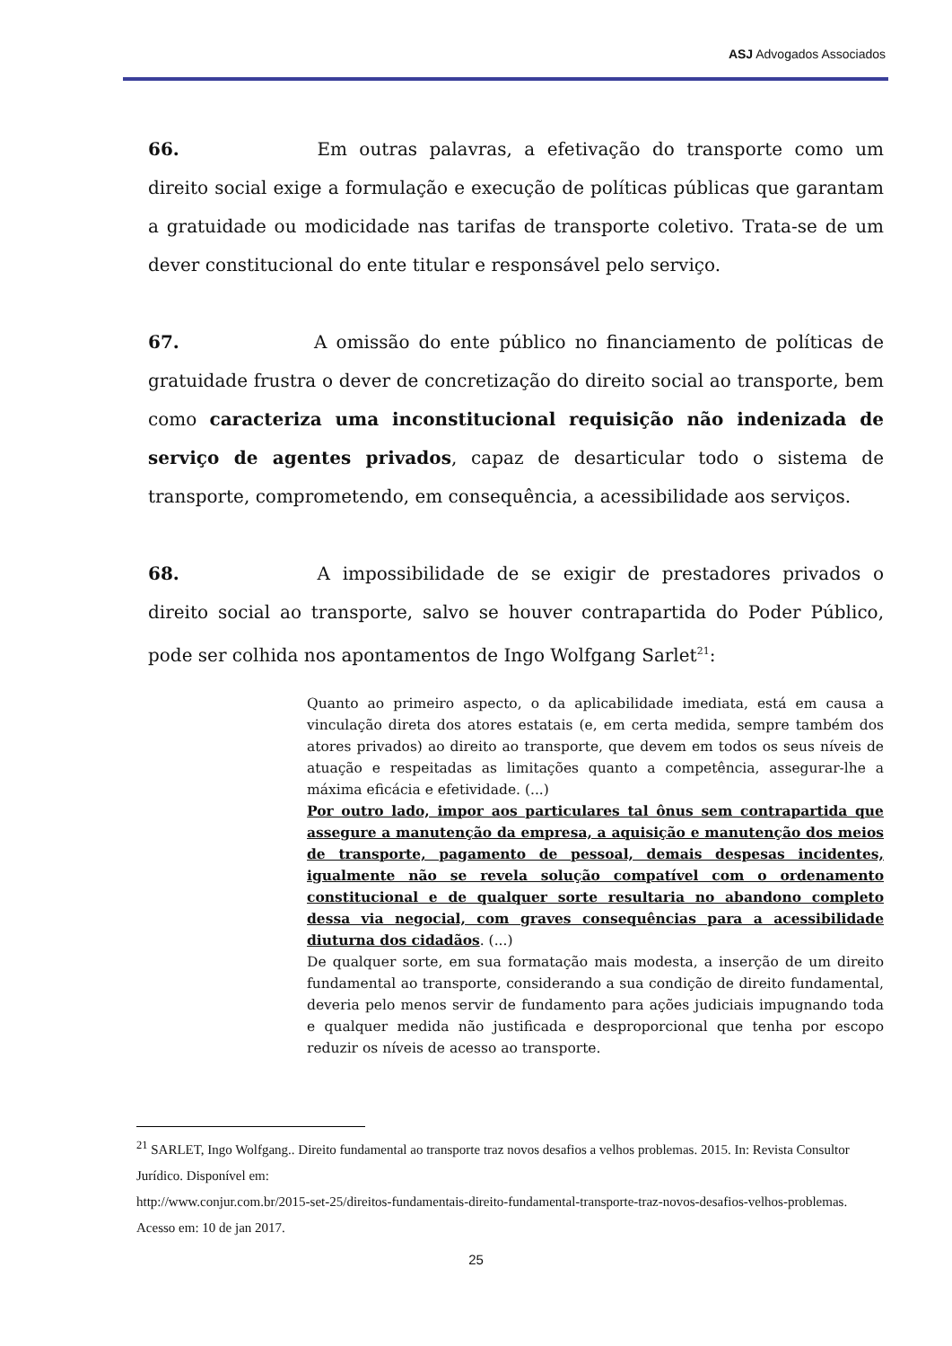ASJ Advogados Associados
66. Em outras palavras, a efetivação do transporte como um direito social exige a formulação e execução de políticas públicas que garantam a gratuidade ou modicidade nas tarifas de transporte coletivo. Trata-se de um dever constitucional do ente titular e responsável pelo serviço.
67. A omissão do ente público no financiamento de políticas de gratuidade frustra o dever de concretização do direito social ao transporte, bem como caracteriza uma inconstitucional requisição não indenizada de serviço de agentes privados, capaz de desarticular todo o sistema de transporte, comprometendo, em consequência, a acessibilidade aos serviços.
68. A impossibilidade de se exigir de prestadores privados o direito social ao transporte, salvo se houver contrapartida do Poder Público, pode ser colhida nos apontamentos de Ingo Wolfgang Sarlet<sup>21</sup>:
Quanto ao primeiro aspecto, o da aplicabilidade imediata, está em causa a vinculação direta dos atores estatais (e, em certa medida, sempre também dos atores privados) ao direito ao transporte, que devem em todos os seus níveis de atuação e respeitadas as limitações quanto a competência, assegurar-lhe a máxima eficácia e efetividade. (...)
Por outro lado, impor aos particulares tal ônus sem contrapartida que assegure a manutenção da empresa, a aquisição e manutenção dos meios de transporte, pagamento de pessoal, demais despesas incidentes, igualmente não se revela solução compatível com o ordenamento constitucional e de qualquer sorte resultaria no abandono completo dessa via negocial, com graves consequências para a acessibilidade diuturna dos cidadãos. (...)
De qualquer sorte, em sua formatação mais modesta, a inserção de um direito fundamental ao transporte, considerando a sua condição de direito fundamental, deveria pelo menos servir de fundamento para ações judiciais impugnando toda e qualquer medida não justificada e desproporcional que tenha por escopo reduzir os níveis de acesso ao transporte.
<sup>21</sup> SARLET, Ingo Wolfgang.. Direito fundamental ao transporte traz novos desafios a velhos problemas. 2015. In: Revista Consultor Jurídico. Disponível em:
http://www.conjur.com.br/2015-set-25/direitos-fundamentais-direito-fundamental-transporte-traz-novos-desafios-velhos-problemas. Acesso em: 10 de jan 2017.
25